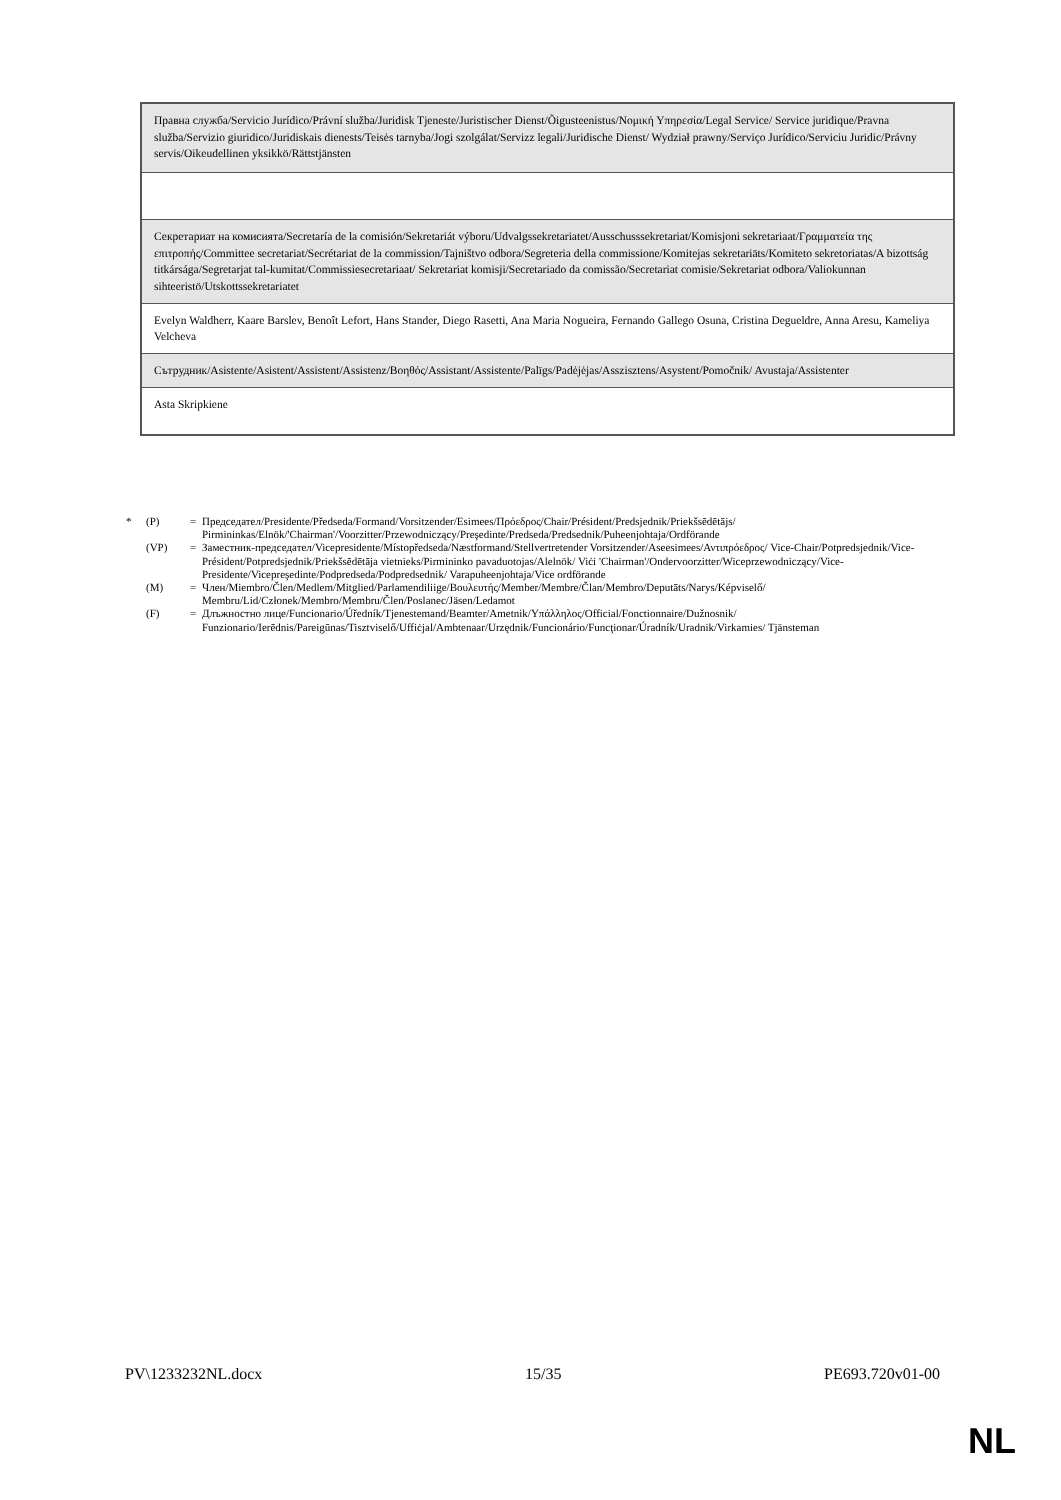| Правна служба/Servicio Jurídico/Právní služba/Juridisk Tjeneste/Juristischer Dienst/Õigusteenistus/Νομική Υπηρεσία/Legal Service/ Service juridique/Pravna služba/Servizio giuridico/Juridiskais dienests/Teisės tarnyba/Jogi szolgálat/Servizz legali/Juridische Dienst/ Wydział prawny/Serviço Jurídico/Serviciu Juridic/Právny servis/Oikeudellinen yksikkö/Rättstjänsten |
| Секретариат на комисията/Secretaría de la comisión/Sekretariát výboru/Udvalgssekretariatet/Ausschusssekretariat/Komisjoni sekretariaat/Γραμματεία της επιτροπής/Committee secretariat/Secrétariat de la commission/Tajništvo odbora/Segreteria della commissione/Komitejas sekretariāts/Komiteto sekretoriatas/A bizottság titkársága/Segretarjat tal-kumitat/Commissiesecretariaat/ Sekretariat komisji/Secretariado da comissão/Secretariat comisie/Sekretariat odbora/Valiokunnan sihteeristö/Utskottssekretariatet |
| Evelyn Waldherr, Kaare Barslev, Benoît Lefort, Hans Stander, Diego Rasetti, Ana Maria Nogueira, Fernando Gallego Osuna, Cristina Degueldre, Anna Aresu, Kameliya Velcheva |
| Сътрудник/Asistente/Asistent/Assistent/Assistenz/Βοηθός/Assistant/Assistente/Palīgs/Padėjėjas/Asszisztens/Asystent/Pomočnik/ Avustaja/Assistenter |
| Asta Skripkiene |
* (P) = Председател/Presidente/Předseda/Formand/Vorsitzender/Esimees/Πρόεδρος/Chair/Président/Predsjednik/Priekšsēdētājs/ Pirmininkas/Elnök/'Chairman'/Voorzitter/Przewodniczący/Preşedinte/Predseda/Predsednik/Puheenjohtaja/Ordförande
(VP) = Заместник-председател/Vicepresidente/Místopředseda/Næstformand/Stellvertretender Vorsitzender/Aseesimees/Αντιπρόεδρος/ Vice-Chair/Potpredsjednik/Vice-Président/Potpredsjednik/Priekšsēdētāja vietnieks/Pirmininko pavaduotojas/Alelnök/ Viċi 'Chairman'/Ondervoorzitter/Wiceprzewodniczący/Vice-Presidente/Vicepreşedinte/Podpredseda/Podpredsednik/ Varapuheenjohtaja/Vice ordförande
(M) = Член/Miembro/Člen/Medlem/Mitglied/Parlamendiliige/Βουλευτής/Member/Membre/Član/Membro/Deputāts/Narys/Képviselő/ Membru/Lid/Członek/Membro/Membru/Člen/Poslanec/Jäsen/Ledamot
(F) = Длъжностно лице/Funcionario/Úředník/Tjenestemand/Beamter/Ametnik/Υπάλληλος/Official/Fonctionnaire/Dužnosnik/ Funzionario/Ierēdnis/Pareigūnas/Tisztviselő/Uffiċjal/Ambtenaar/Urzędnik/Funcionário/Funcţionar/Úradník/Uradnik/Virkamies/ Tjänsteman
PV\1233232NL.docx 15/35 PE693.720v01-00
NL